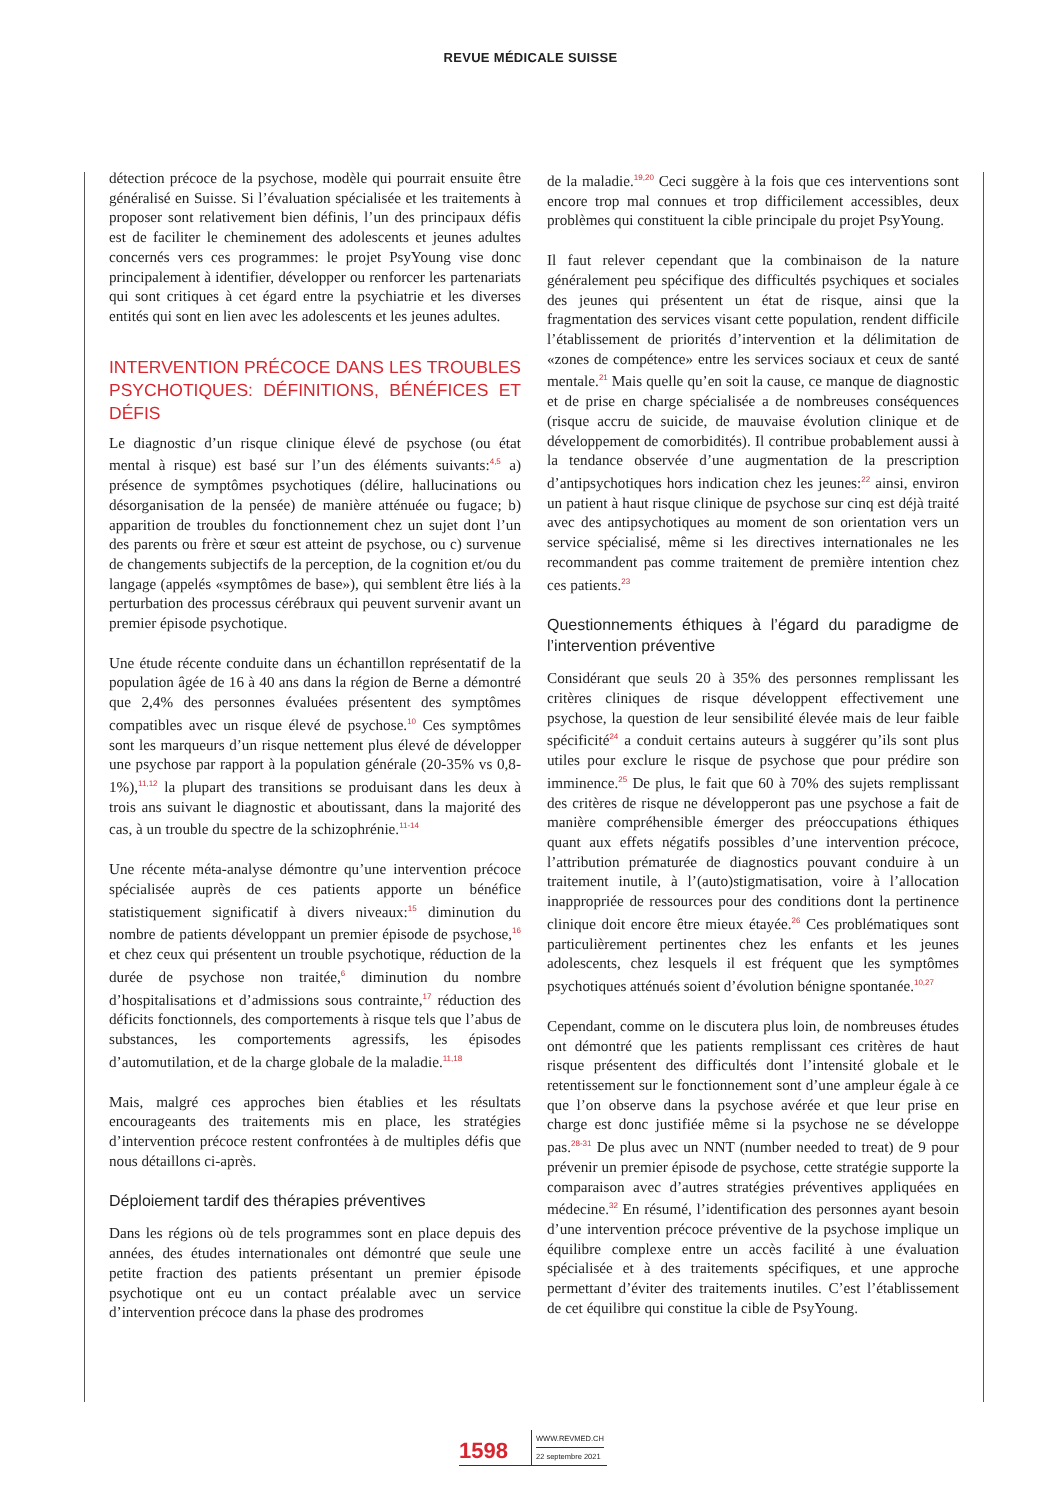REVUE MÉDICALE SUISSE
détection précoce de la psychose, modèle qui pourrait ensuite être généralisé en Suisse. Si l’évaluation spécialisée et les traitements à proposer sont relativement bien définis, l’un des principaux défis est de faciliter le cheminement des adolescents et jeunes adultes concernés vers ces programmes: le projet PsyYoung vise donc principalement à identifier, développer ou renforcer les partenariats qui sont critiques à cet égard entre la psychiatrie et les diverses entités qui sont en lien avec les adolescents et les jeunes adultes.
INTERVENTION PRÉCOCE DANS LES TROUBLES PSYCHOTIQUES: DÉFINITIONS, BÉNÉFICES ET DÉFIS
Le diagnostic d’un risque clinique élevé de psychose (ou état mental à risque) est basé sur l’un des éléments suivants:<sup>4,5</sup> a) présence de symptômes psychotiques (délire, hallucinations ou désorganisation de la pensée) de manière atténuée ou fugace; b) apparition de troubles du fonctionnement chez un sujet dont l’un des parents ou frère et sœur est atteint de psychose, ou c) survenue de changements subjectifs de la perception, de la cognition et/ou du langage (appelés «symptômes de base»), qui semblent être liés à la perturbation des processus cérébraux qui peuvent survenir avant un premier épisode psychotique.
Une étude récente conduite dans un échantillon représentatif de la population âgée de 16 à 40 ans dans la région de Berne a démontré que 2,4% des personnes évaluées présentent des symptômes compatibles avec un risque élevé de psychose.<sup>10</sup> Ces symptômes sont les marqueurs d’un risque nettement plus élevé de développer une psychose par rapport à la population générale (20-35% vs 0,8-1%),<sup>11,12</sup> la plupart des transitions se produisant dans les deux à trois ans suivant le diagnostic et aboutissant, dans la majorité des cas, à un trouble du spectre de la schizophrénie.<sup>11-14</sup>
Une récente méta-analyse démontre qu’une intervention précoce spécialisée auprès de ces patients apporte un bénéfice statistiquement significatif à divers niveaux:<sup>15</sup> diminution du nombre de patients développant un premier épisode de psychose,<sup>16</sup> et chez ceux qui présentent un trouble psychotique, réduction de la durée de psychose non traitée,<sup>6</sup> diminution du nombre d’hospitalisations et d’admissions sous contrainte,<sup>17</sup> réduction des déficits fonctionnels, des comportements à risque tels que l’abus de substances, les comportements agressifs, les épisodes d’automutilation, et de la charge globale de la maladie.<sup>11,18</sup>
Mais, malgré ces approches bien établies et les résultats encourageants des traitements mis en place, les stratégies d’intervention précoce restent confrontées à de multiples défis que nous détaillons ci-après.
Déploiement tardif des thérapies préventives
Dans les régions où de tels programmes sont en place depuis des années, des études internationales ont démontré que seule une petite fraction des patients présentant un premier épisode psychotique ont eu un contact préalable avec un service d’intervention précoce dans la phase des prodromes
de la maladie.<sup>19,20</sup> Ceci suggère à la fois que ces interventions sont encore trop mal connues et trop difficilement accessibles, deux problèmes qui constituent la cible principale du projet PsyYoung.
Il faut relever cependant que la combinaison de la nature généralement peu spécifique des difficultés psychiques et sociales des jeunes qui présentent un état de risque, ainsi que la fragmentation des services visant cette population, rendent difficile l’établissement de priorités d’intervention et la délimitation de «zones de compétence» entre les services sociaux et ceux de santé mentale.<sup>21</sup> Mais quelle qu’en soit la cause, ce manque de diagnostic et de prise en charge spécialisée a de nombreuses conséquences (risque accru de suicide, de mauvaise évolution clinique et de développement de comorbidités). Il contribue probablement aussi à la tendance observée d’une augmentation de la prescription d’antipsychotiques hors indication chez les jeunes:<sup>22</sup> ainsi, environ un patient à haut risque clinique de psychose sur cinq est déjà traité avec des antipsychotiques au moment de son orientation vers un service spécialisé, même si les directives internationales ne les recommandent pas comme traitement de première intention chez ces patients.<sup>23</sup>
Questionnements éthiques à l’égard du paradigme de l’intervention préventive
Considérant que seuls 20 à 35% des personnes remplissant les critères cliniques de risque développent effectivement une psychose, la question de leur sensibilité élevée mais de leur faible spécificité<sup>24</sup> a conduit certains auteurs à suggérer qu’ils sont plus utiles pour exclure le risque de psychose que pour prédire son imminence.<sup>25</sup> De plus, le fait que 60 à 70% des sujets remplissant des critères de risque ne développeront pas une psychose a fait de manière compréhensible émerger des préoccupations éthiques quant aux effets négatifs possibles d’une intervention précoce, l’attribution prématurée de diagnostics pouvant conduire à un traitement inutile, à l’(auto)stigmatisation, voire à l’allocation inappropriée de ressources pour des conditions dont la pertinence clinique doit encore être mieux étayée.<sup>26</sup> Ces problématiques sont particulièrement pertinentes chez les enfants et les jeunes adolescents, chez lesquels il est fréquent que les symptômes psychotiques atténués soient d’évolution bénigne spontanée.<sup>10,27</sup>
Cependant, comme on le discutera plus loin, de nombreuses études ont démontré que les patients remplissant ces critères de haut risque présentent des difficultés dont l’intensité globale et le retentissement sur le fonctionnement sont d’une ampleur égale à ce que l’on observe dans la psychose avérée et que leur prise en charge est donc justifiée même si la psychose ne se développe pas.<sup>28-31</sup> De plus avec un NNT (number needed to treat) de 9 pour prévenir un premier épisode de psychose, cette stratégie supporte la comparaison avec d’autres stratégies préventives appliquées en médecine.<sup>32</sup> En résumé, l’identification des personnes ayant besoin d’une intervention précoce préventive de la psychose implique un équilibre complexe entre un accès facilité à une évaluation spécialisée et à des traitements spécifiques, et une approche permettant d’éviter des traitements inutiles. C’est l’établissement de cet équilibre qui constitue la cible de PsyYoung.
1598
WWW.REVMED.CH
22 septembre 2021